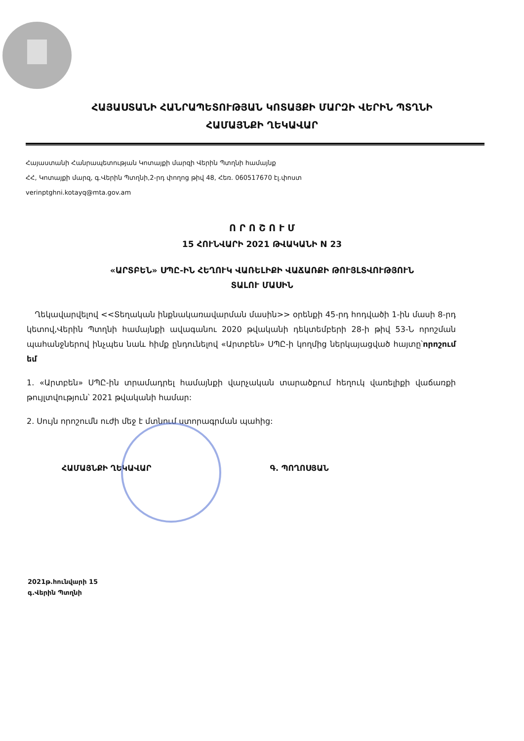ՀԱՅԱՍՏԱՆԻ ՀԱՆՐԱՊԵՏՈՒԹՅԱՆ ԿՈՏԱՅՔԻ ՄԱՐԶԻ ՎԵՐԻՆ ՊՏՂՆԻ
ՀԱՄԱՅՆՔԻ ՂԵԿԱՎԱՐ
Հայաստանի Հանրապետության Կոտայքի մարզի Վերին Պտղնի համայնք
ՀՀ, Կոտայքի մարզ, գ.Վերին Պտղնի,2-րդ փողոց թիվ 48, Հեռ. 060517670 էլ.փոստ
verinptghni.kotayq@mta.gov.am
Ո Ր Ո Շ Ո Ւ Մ
15 ՀՈՒՆՎԱՐԻ 2021 ԹՎԱԿԱՆԻ N 23
«ԱՐՏԲԵՆ» ՍՊԸ-ԻՆ ՀԵՂՈՒԿ ՎԱՌԵԼԻՔԻ ՎԱՃԱՌՔԻ ԹՈՒՅԼՏՎՈՒԹՅՈՒՆ
ՏԱԼՈՒ ՄԱՍԻՆ
Ղեկավարվելով <<Տեղական ինքնակառավարման մասին>> օրենքի 45-րդ հոդվածի 1-ին մասի 8-րդ կետով,Վերին Պտղնի համայնքի ավագանու 2020 թվականի դեկտեմբերի 28-ի թիվ 53-Ն որոշման պահանջներով ինչպես նաև հիմք ընդունելով «Արտբեն» ՍՊԸ-ի կողմից ներկայացված հայտը՝որոշում եմ
1. «Արտբեն» ՍՊԸ-ին տրամադրել համայնքի վարչական տարածքում հեղուկ վառելիքի վաճառքի թույլտվություն՝ 2021 թվականի համար:
2. Սույն որոշումն ուժի մեջ է մտնում ստորագրման պահից:
ՀԱՄԱՅՆՔԻ ՂԵԿԱՎԱՐ Գ. ՊՈՂՈՍՅԱՆ
2021թ.հունվարի 15
գ.Վերին Պտղնի